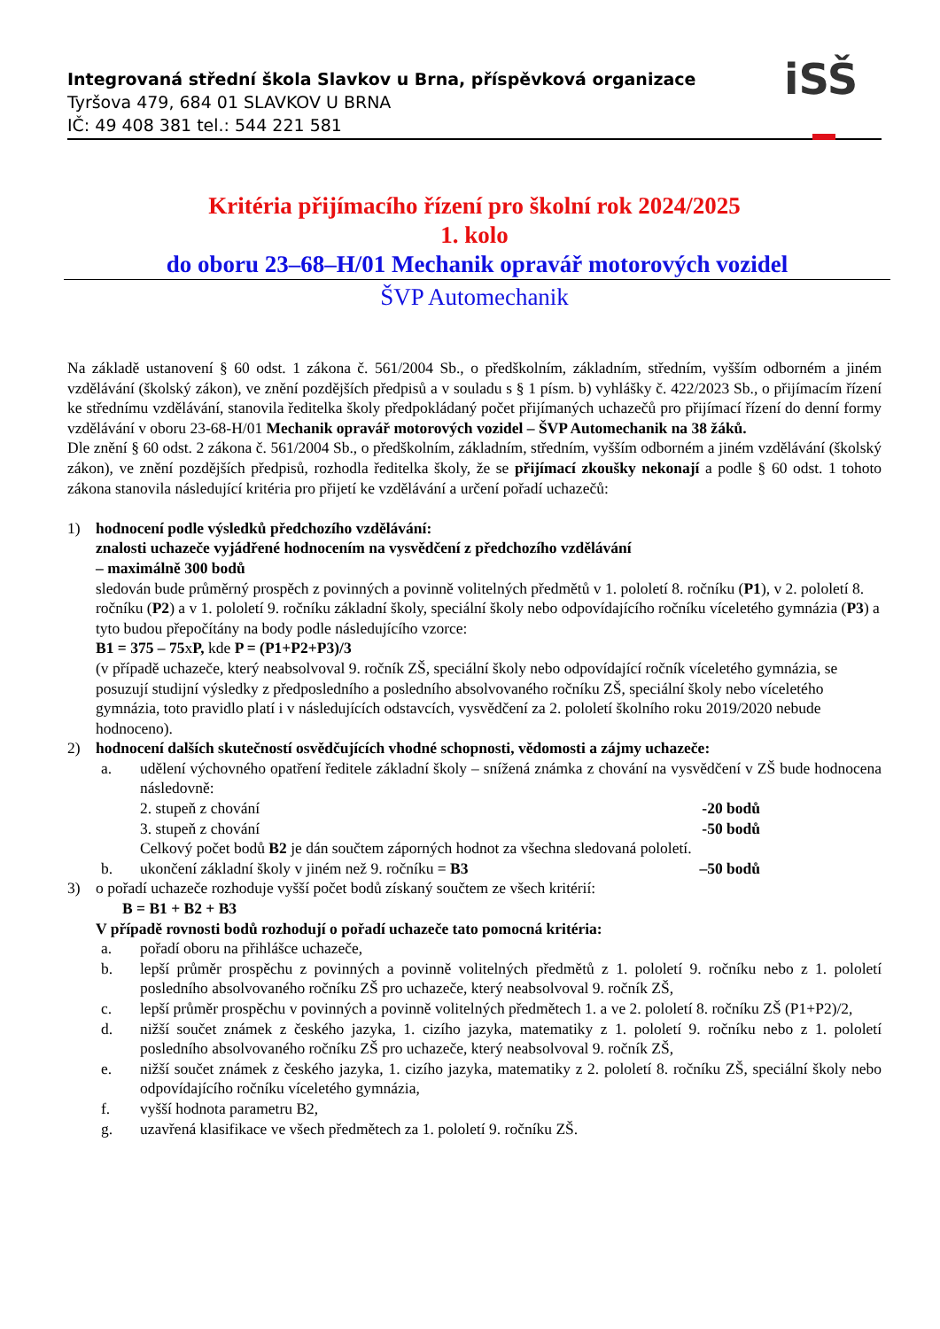Integrovaná střední škola Slavkov u Brna, příspěvková organizace
Tyršova 479, 684 01 SLAVKOV U BRNA
IČ: 49 408 381 tel.: 544 221 581
iSŠ
Kritéria přijímacího řízení pro školní rok 2024/2025
1. kolo
do oboru 23–68–H/01 Mechanik opravář motorových vozidel
ŠVP Automechanik
Na základě ustanovení § 60 odst. 1 zákona č. 561/2004 Sb., o předškolním, základním, středním, vyšším odborném a jiném vzdělávání (školský zákon), ve znění pozdějších předpisů a v souladu s § 1 písm. b) vyhlášky č. 422/2023 Sb., o přijímacím řízení ke střednímu vzdělávání, stanovila ředitelka školy předpokládaný počet přijímaných uchazečů pro přijímací řízení do denní formy vzdělávání v oboru 23-68-H/01 Mechanik opravář motorových vozidel – ŠVP Automechanik na 38 žáků.
Dle znění § 60 odst. 2 zákona č. 561/2004 Sb., o předškolním, základním, středním, vyšším odborném a jiném vzdělávání (školský zákon), ve znění pozdějších předpisů, rozhodla ředitelka školy, že se přijímací zkoušky nekonají a podle § 60 odst. 1 tohoto zákona stanovila následující kritéria pro přijetí ke vzdělávání a určení pořadí uchazečů:
1) hodnocení podle výsledků předchozího vzdělávání:
znalosti uchazeče vyjádřené hodnocením na vysvědčení z předchozího vzdělávání
– maximálně 300 bodů
sledován bude průměrný prospěch z povinných a povinně volitelných předmětů v 1. pololetí 8. ročníku (P1), v 2. pololetí 8. ročníku (P2) a v 1. pololetí 9. ročníku základní školy, speciální školy nebo odpovídajícího ročníku víceletého gymnázia (P3) a tyto budou přepočítány na body podle následujícího vzorce:
B1 = 375 – 75xP, kde P = (P1+P2+P3)/3
(v případě uchazeče, který neabsolvoval 9. ročník ZŠ, speciální školy nebo odpovídající ročník víceletého gymnázia, se posuzují studijní výsledky z předposledního a posledního absolvovaného ročníku ZŠ, speciální školy nebo víceletého gymnázia, toto pravidlo platí i v následujících odstavcích, vysvědčení za 2. pololetí školního roku 2019/2020 nebude hodnoceno).
2) hodnocení dalších skutečností osvědčujících vhodné schopnosti, vědomosti a zájmy uchazeče:
a. udělení výchovného opatření ředitele základní školy – snížená známka z chování na vysvědčení v ZŠ bude hodnocena následovně:
2. stupeň z chování -20 bodů
3. stupeň z chování -50 bodů
Celkový počet bodů B2 je dán součtem záporných hodnot za všechna sledovaná pololetí.
b. ukončení základní školy v jiném než 9. ročníku = B3 –50 bodů
3) o pořadí uchazeče rozhoduje vyšší počet bodů získaný součtem ze všech kritérií:
B = B1 + B2 + B3
V případě rovnosti bodů rozhodují o pořadí uchazeče tato pomocná kritéria:
a. pořadí oboru na přihlášce uchazeče,
b. lepší průměr prospěchu z povinných a povinně volitelných předmětů z 1. pololetí 9. ročníku nebo z 1. pololetí posledního absolvovaného ročníku ZŠ pro uchazeče, který neabsolvoval 9. ročník ZŠ,
c. lepší průměr prospěchu v povinných a povinně volitelných předmětech 1. a ve 2. pololetí 8. ročníku ZŠ (P1+P2)/2,
d. nižší součet známek z českého jazyka, 1. cizího jazyka, matematiky z 1. pololetí 9. ročníku nebo z 1. pololetí posledního absolvovaného ročníku ZŠ pro uchazeče, který neabsolvoval 9. ročník ZŠ,
e. nižší součet známek z českého jazyka, 1. cizího jazyka, matematiky z 2. pololetí 8. ročníku ZŠ, speciální školy nebo odpovídajícího ročníku víceletého gymnázia,
f. vyšší hodnota parametru B2,
g. uzavřená klasifikace ve všech předmětech za 1. pololetí 9. ročníku ZŠ.